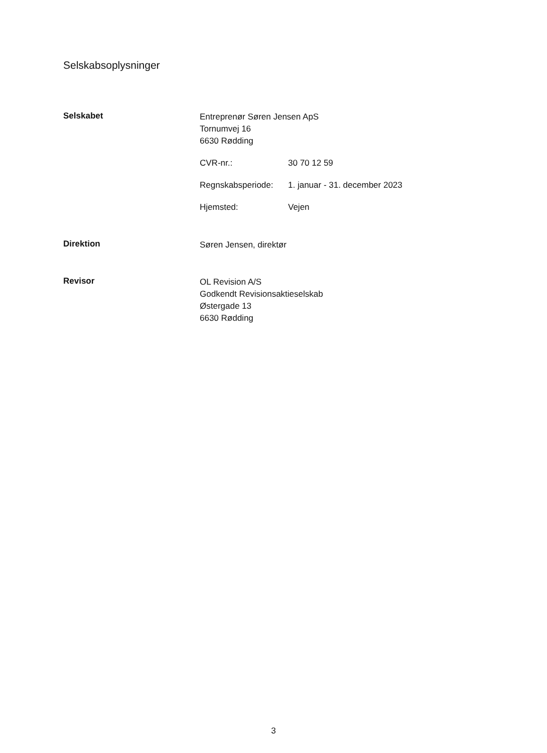Selskabsoplysninger
Selskabet
Entreprenør Søren Jensen ApS
Tornumvej 16
6630 Rødding
CVR-nr.: 30 70 12 59
Regnskabsperiode: 1. januar - 31. december 2023
Hjemsted: Vejen
Direktion
Søren Jensen, direktør
Revisor
OL Revision A/S
Godkendt Revisionsaktieselskab
Østergade 13
6630 Rødding
3